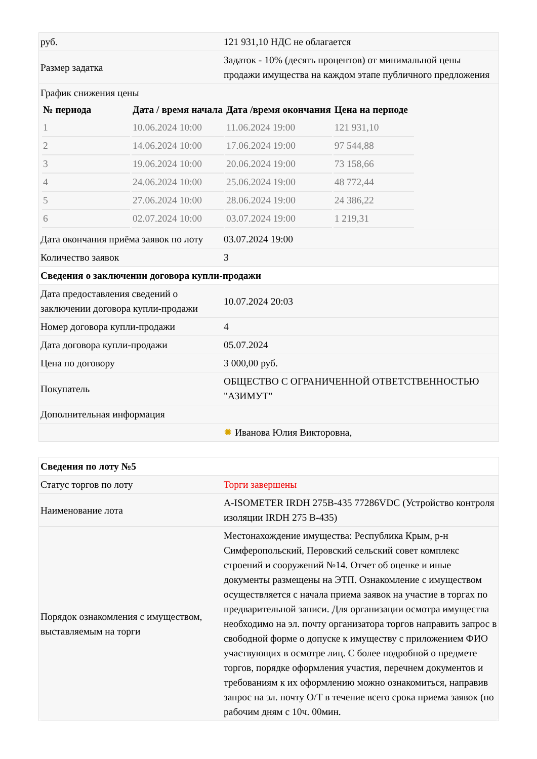| руб. | 121 931,10 НДС не облагается |
| Размер задатка | Задаток - 10% (десять процентов) от минимальной цены продажи имущества на каждом этапе публичного предложения |
| График снижения цены / № периода / Дата / время начала / Дата /время окончания / Цена на периоде / / --- / --- / --- / --- / / 1 / 10.06.2024 10:00 / 11.06.2024 19:00 / 121 931,10 / / 2 / 14.06.2024 10:00 / 17.06.2024 19:00 / 97 544,88 / / 3 / 19.06.2024 10:00 / 20.06.2024 19:00 / 73 158,66 / / 4 / 24.06.2024 10:00 / 25.06.2024 19:00 / 48 772,44 / / 5 / 27.06.2024 10:00 / 28.06.2024 19:00 / 24 386,22 / / 6 / 02.07.2024 10:00 / 03.07.2024 19:00 / 1 219,31 / | |
| Дата окончания приёма заявок по лоту | 03.07.2024 19:00 |
| Количество заявок | 3 |
| Сведения о заключении договора купли-продажи | |
| Дата предоставления сведений о заключении договора купли-продажи | 10.07.2024 20:03 |
| Номер договора купли-продажи | 4 |
| Дата договора купли-продажи | 05.07.2024 |
| Цена по договору | 3 000,00 руб. |
| Покупатель | ОБЩЕСТВО С ОГРАНИЧЕННОЙ ОТВЕТСТВЕННОСТЬЮ "АЗИМУТ" |
| Дополнительная информация | |
| | ✹ Иванова Юлия Викторовна, |
| Сведения по лоту №5 | |
| Статус торгов по лоту | Торги завершены |
| Наименование лота | A-ISOMETER IRDH 275B-435 77286VDC (Устройство контроля изоляции IRDH 275 B-435) |
| Порядок ознакомления с имуществом, выставляемым на торги | Местонахождение имущества: Республика Крым, р-н Симферопольский, Перовский сельский совет комплекс строений и сооружений №14. Отчет об оценке и иные документы размещены на ЭТП. Ознакомление с имуществом осуществляется с начала приема заявок на участие в торгах по предварительной записи. Для организации осмотра имущества необходимо на эл. почту организатора торгов направить запрос в свободной форме о допуске к имуществу с приложением ФИО участвующих в осмотре лиц. С более подробной о предмете торгов, порядке оформления участия, перечнем документов и требованиям к их оформлению можно ознакомиться, направив запрос на эл. почту О/Т в течение всего срока приема заявок (по рабочим дням с 10ч. 00мин. |